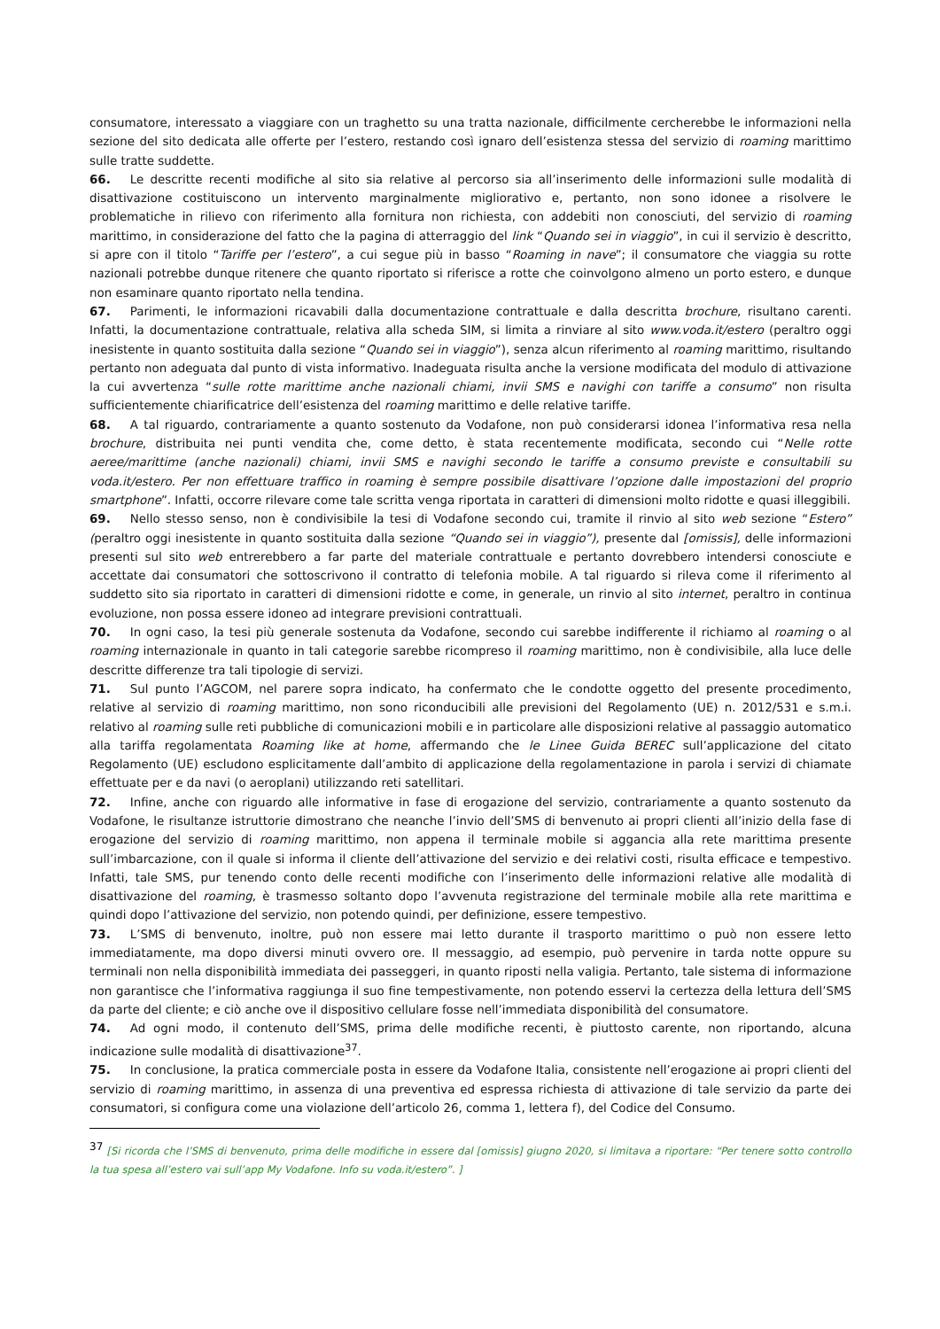consumatore, interessato a viaggiare con un traghetto su una tratta nazionale, difficilmente cercherebbe le informazioni nella sezione del sito dedicata alle offerte per l’estero, restando così ignaro dell’esistenza stessa del servizio di roaming marittimo sulle tratte suddette.
66. Le descritte recenti modifiche al sito sia relative al percorso sia all’inserimento delle informazioni sulle modalità di disattivazione costituiscono un intervento marginalmente migliorativo e, pertanto, non sono idonee a risolvere le problematiche in rilievo con riferimento alla fornitura non richiesta, con addebiti non conosciuti, del servizio di roaming marittimo, in considerazione del fatto che la pagina di atterraggio del link “Quando sei in viaggio”, in cui il servizio è descritto, si apre con il titolo “Tariffe per l’estero”, a cui segue più in basso “Roaming in nave”; il consumatore che viaggia su rotte nazionali potrebbe dunque ritenere che quanto riportato si riferisce a rotte che coinvolgono almeno un porto estero, e dunque non esaminare quanto riportato nella tendina.
67. Parimenti, le informazioni ricavabili dalla documentazione contrattuale e dalla descritta brochure, risultano carenti. Infatti, la documentazione contrattuale, relativa alla scheda SIM, si limita a rinviare al sito www.voda.it/estero (peraltro oggi inesistente in quanto sostituita dalla sezione “Quando sei in viaggio”), senza alcun riferimento al roaming marittimo, risultando pertanto non adeguata dal punto di vista informativo. Inadeguata risulta anche la versione modificata del modulo di attivazione la cui avvertenza “sulle rotte marittime anche nazionali chiami, invii SMS e navighi con tariffe a consumo” non risulta sufficientemente chiarificatrice dell’esistenza del roaming marittimo e delle relative tariffe.
68. A tal riguardo, contrariamente a quanto sostenuto da Vodafone, non può considerarsi idonea l’informativa resa nella brochure, distribuita nei punti vendita che, come detto, è stata recentemente modificata, secondo cui “Nelle rotte aeree/marittime (anche nazionali) chiami, invii SMS e navighi secondo le tariffe a consumo previste e consultabili su voda.it/estero. Per non effettuare traffico in roaming è sempre possibile disattivare l’opzione dalle impostazioni del proprio smartphone”. Infatti, occorre rilevare come tale scritta venga riportata in caratteri di dimensioni molto ridotte e quasi illeggibili.
69. Nello stesso senso, non è condivisibile la tesi di Vodafone secondo cui, tramite il rinvio al sito web sezione “Estero” (peraltro oggi inesistente in quanto sostituita dalla sezione “Quando sei in viaggio”), presente dal [omissis], delle informazioni presenti sul sito web entrerebbero a far parte del materiale contrattuale e pertanto dovrebbero intendersi conosciute e accettate dai consumatori che sottoscrivono il contratto di telefonia mobile. A tal riguardo si rileva come il riferimento al suddetto sito sia riportato in caratteri di dimensioni ridotte e come, in generale, un rinvio al sito internet, peraltro in continua evoluzione, non possa essere idoneo ad integrare previsioni contrattuali.
70. In ogni caso, la tesi più generale sostenuta da Vodafone, secondo cui sarebbe indifferente il richiamo al roaming o al roaming internazionale in quanto in tali categorie sarebbe ricompreso il roaming marittimo, non è condivisibile, alla luce delle descritte differenze tra tali tipologie di servizi.
71. Sul punto l’AGCOM, nel parere sopra indicato, ha confermato che le condotte oggetto del presente procedimento, relative al servizio di roaming marittimo, non sono riconducibili alle previsioni del Regolamento (UE) n. 2012/531 e s.m.i. relativo al roaming sulle reti pubbliche di comunicazioni mobili e in particolare alle disposizioni relative al passaggio automatico alla tariffa regolamentata Roaming like at home, affermando che le Linee Guida BEREC sull’applicazione del citato Regolamento (UE) escludono esplicitamente dall’ambito di applicazione della regolamentazione in parola i servizi di chiamate effettuate per e da navi (o aeroplani) utilizzando reti satellitari.
72. Infine, anche con riguardo alle informative in fase di erogazione del servizio, contrariamente a quanto sostenuto da Vodafone, le risultanze istruttorie dimostrano che neanche l’invio dell’SMS di benvenuto ai propri clienti all’inizio della fase di erogazione del servizio di roaming marittimo, non appena il terminale mobile si aggancia alla rete marittima presente sull’imbarcazione, con il quale si informa il cliente dell’attivazione del servizio e dei relativi costi, risulta efficace e tempestivo. Infatti, tale SMS, pur tenendo conto delle recenti modifiche con l’inserimento delle informazioni relative alle modalità di disattivazione del roaming, è trasmesso soltanto dopo l’avvenuta registrazione del terminale mobile alla rete marittima e quindi dopo l’attivazione del servizio, non potendo quindi, per definizione, essere tempestivo.
73. L’SMS di benvenuto, inoltre, può non essere mai letto durante il trasporto marittimo o può non essere letto immediatamente, ma dopo diversi minuti ovvero ore. Il messaggio, ad esempio, può pervenire in tarda notte oppure su terminali non nella disponibilità immediata dei passeggeri, in quanto riposti nella valigia. Pertanto, tale sistema di informazione non garantisce che l’informativa raggiunga il suo fine tempestivamente, non potendo esservi la certezza della lettura dell’SMS da parte del cliente; e ciò anche ove il dispositivo cellulare fosse nell’immediata disponibilità del consumatore.
74. Ad ogni modo, il contenuto dell’SMS, prima delle modifiche recenti, è piuttosto carente, non riportando, alcuna indicazione sulle modalità di disattivazione<sup>37</sup>.
75. In conclusione, la pratica commerciale posta in essere da Vodafone Italia, consistente nell’erogazione ai propri clienti del servizio di roaming marittimo, in assenza di una preventiva ed espressa richiesta di attivazione di tale servizio da parte dei consumatori, si configura come una violazione dell’articolo 26, comma 1, lettera f), del Codice del Consumo.
<sup>37</sup> [Si ricorda che l’SMS di benvenuto, prima delle modifiche in essere dal [omissis] giugno 2020, si limitava a riportare: “Per tenere sotto controllo la tua spesa all’estero vai sull’app My Vodafone. Info su voda.it/estero”. ]